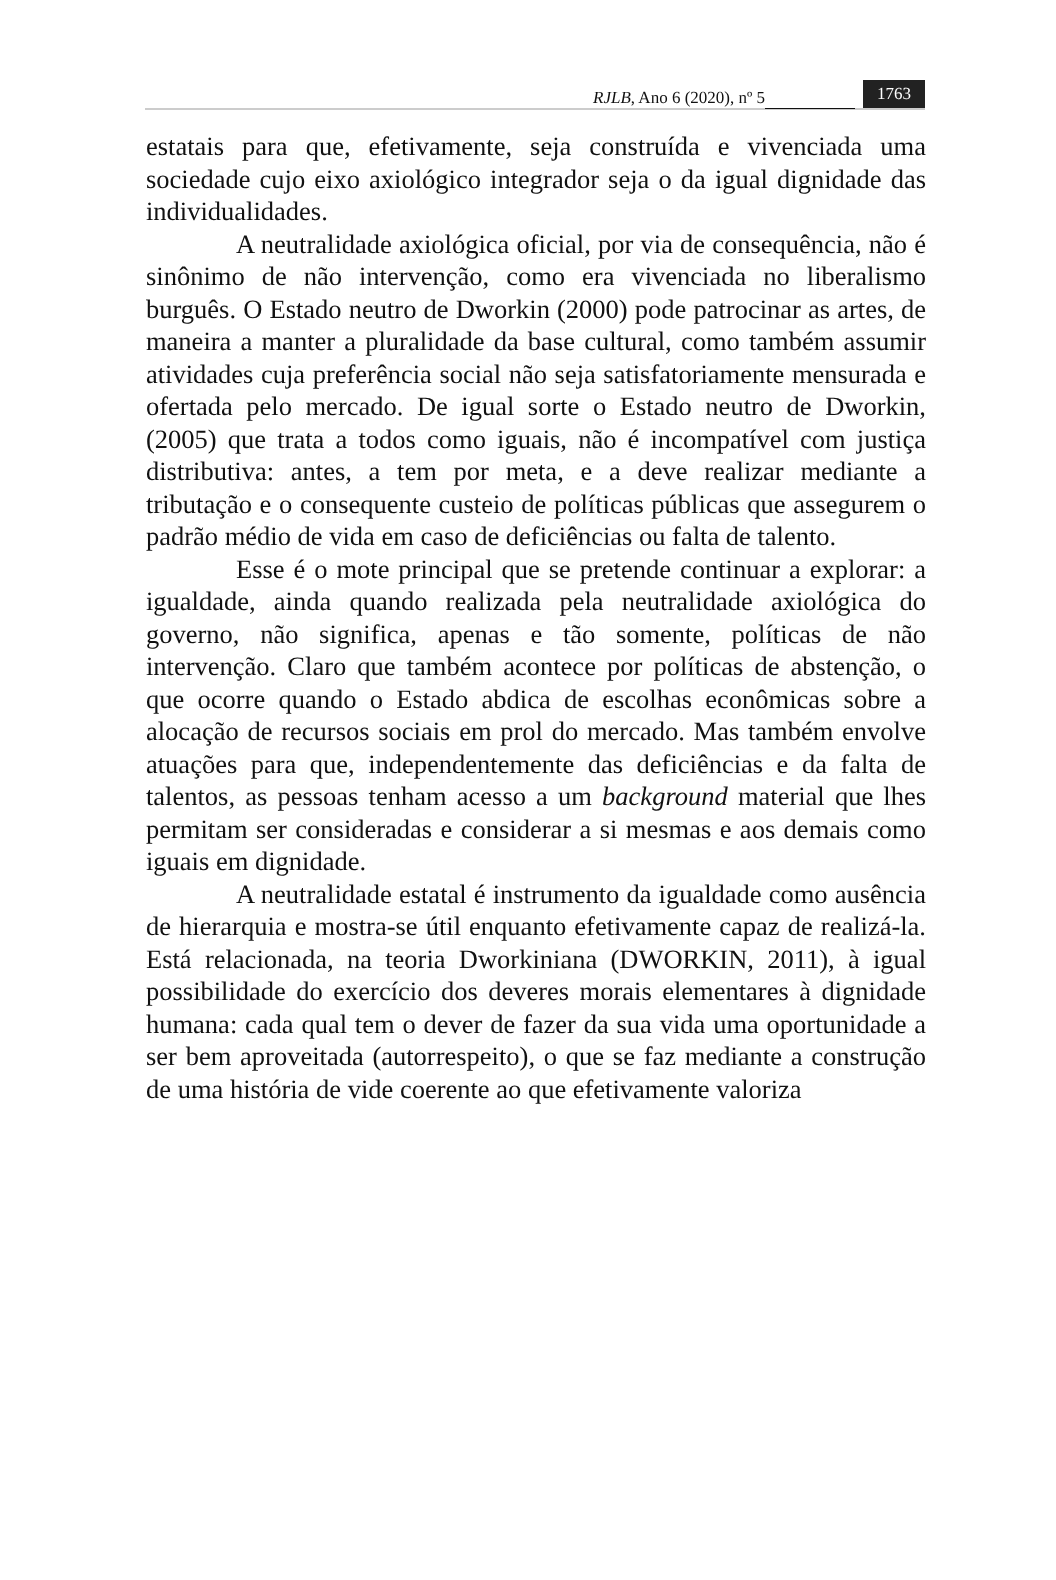RJLB, Ano 6 (2020), nº 5 1763
estatais para que, efetivamente, seja construída e vivenciada uma sociedade cujo eixo axiológico integrador seja o da igual dignidade das individualidades.
A neutralidade axiológica oficial, por via de consequência, não é sinônimo de não intervenção, como era vivenciada no liberalismo burguês. O Estado neutro de Dworkin (2000) pode patrocinar as artes, de maneira a manter a pluralidade da base cultural, como também assumir atividades cuja preferência social não seja satisfatoriamente mensurada e ofertada pelo mercado. De igual sorte o Estado neutro de Dworkin, (2005) que trata a todos como iguais, não é incompatível com justiça distributiva: antes, a tem por meta, e a deve realizar mediante a tributação e o consequente custeio de políticas públicas que assegurem o padrão médio de vida em caso de deficiências ou falta de talento.
Esse é o mote principal que se pretende continuar a explorar: a igualdade, ainda quando realizada pela neutralidade axiológica do governo, não significa, apenas e tão somente, políticas de não intervenção. Claro que também acontece por políticas de abstenção, o que ocorre quando o Estado abdica de escolhas econômicas sobre a alocação de recursos sociais em prol do mercado. Mas também envolve atuações para que, independentemente das deficiências e da falta de talentos, as pessoas tenham acesso a um background material que lhes permitam ser consideradas e considerar a si mesmas e aos demais como iguais em dignidade.
A neutralidade estatal é instrumento da igualdade como ausência de hierarquia e mostra-se útil enquanto efetivamente capaz de realizá-la. Está relacionada, na teoria Dworkiniana (DWORKIN, 2011), à igual possibilidade do exercício dos deveres morais elementares à dignidade humana: cada qual tem o dever de fazer da sua vida uma oportunidade a ser bem aproveitada (autorrespeito), o que se faz mediante a construção de uma história de vide coerente ao que efetivamente valoriza